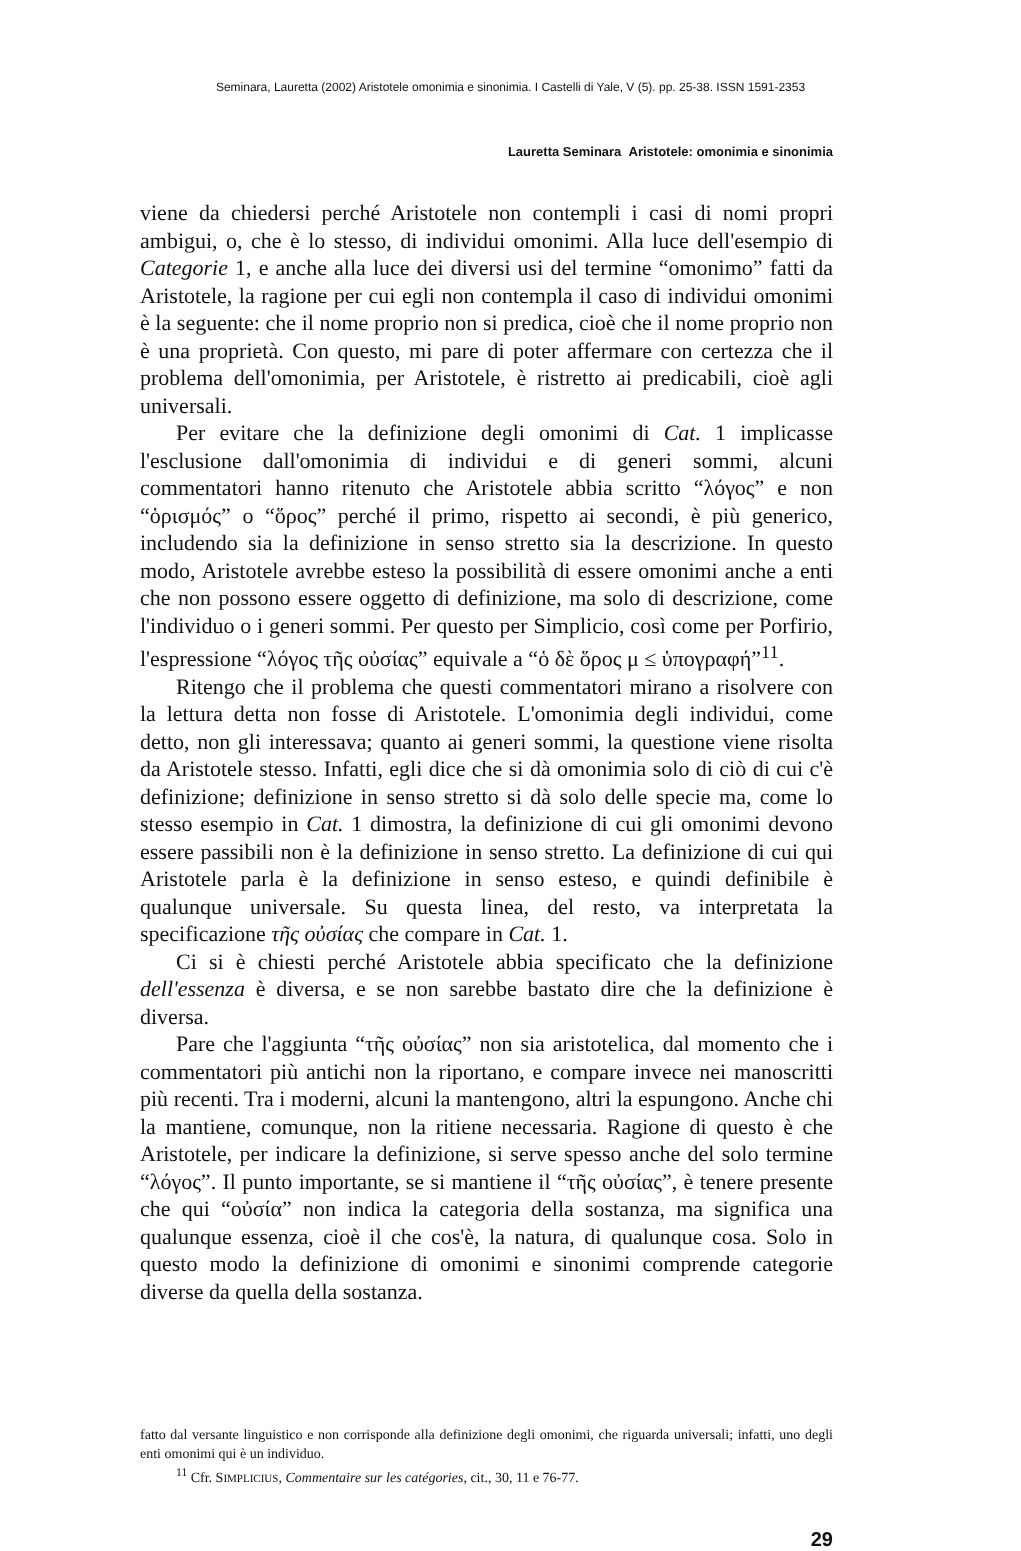Seminara, Lauretta (2002) Aristotele omonimia e sinonimia. I Castelli di Yale, V (5). pp. 25-38. ISSN 1591-2353
Lauretta Seminara Aristotele: omonimia e sinonimia
viene da chiedersi perché Aristotele non contempli i casi di nomi propri ambigui, o, che è lo stesso, di individui omonimi. Alla luce dell'esempio di Categorie 1, e anche alla luce dei diversi usi del termine “omonimo” fatti da Aristotele, la ragione per cui egli non contempla il caso di individui omonimi è la seguente: che il nome proprio non si predica, cioè che il nome proprio non è una proprietà. Con questo, mi pare di poter affermare con certezza che il problema dell'omonimia, per Aristotele, è ristretto ai predicabili, cioè agli universali.
Per evitare che la definizione degli omonimi di Cat. 1 implicasse l'esclusione dall'omonimia di individui e di generi sommi, alcuni commentatori hanno ritenuto che Aristotele abbia scritto “λόγος” e non “ὁρισμός” o “ὅρος” perché il primo, rispetto ai secondi, è più generico, includendo sia la definizione in senso stretto sia la descrizione. In questo modo, Aristotele avrebbe esteso la possibilità di essere omonimi anche a enti che non possono essere oggetto di definizione, ma solo di descrizione, come l'individuo o i generi sommi. Per questo per Simplicio, così come per Porfirio, l'espressione “λόγος τῆς οὐσίας” equivale a “ὁ δὲ ὅρος μ ≤ ὑπογραφή”<sup>11</sup>.
Ritengo che il problema che questi commentatori mirano a risolvere con la lettura detta non fosse di Aristotele. L'omonimia degli individui, come detto, non gli interessava; quanto ai generi sommi, la questione viene risolta da Aristotele stesso. Infatti, egli dice che si dà omonimia solo di ciò di cui c'è definizione; definizione in senso stretto si dà solo delle specie ma, come lo stesso esempio in Cat. 1 dimostra, la definizione di cui gli omonimi devono essere passibili non è la definizione in senso stretto. La definizione di cui qui Aristotele parla è la definizione in senso esteso, e quindi definibile è qualunque universale. Su questa linea, del resto, va interpretata la specificazione τῆς οὐσίας che compare in Cat. 1.
Ci si è chiesti perché Aristotele abbia specificato che la definizione dell'essenza è diversa, e se non sarebbe bastato dire che la definizione è diversa.
Pare che l'aggiunta “τῆς οὐσίας” non sia aristotelica, dal momento che i commentatori più antichi non la riportano, e compare invece nei manoscritti più recenti. Tra i moderni, alcuni la mantengono, altri la espungono. Anche chi la mantiene, comunque, non la ritiene necessaria. Ragione di questo è che Aristotele, per indicare la definizione, si serve spesso anche del solo termine “λόγος”. Il punto importante, se si mantiene il “τῆς οὐσίας”, è tenere presente che qui “οὐσία” non indica la categoria della sostanza, ma significa una qualunque essenza, cioè il che cos'è, la natura, di qualunque cosa. Solo in questo modo la definizione di omonimi e sinonimi comprende categorie diverse da quella della sostanza.
fatto dal versante linguistico e non corrisponde alla definizione degli omonimi, che riguarda universali; infatti, uno degli enti omonimi qui è un individuo.
<sup>11</sup> Cfr. SIMPLICIUS, Commentaire sur les catégories, cit., 30, 11 e 76-77.
29